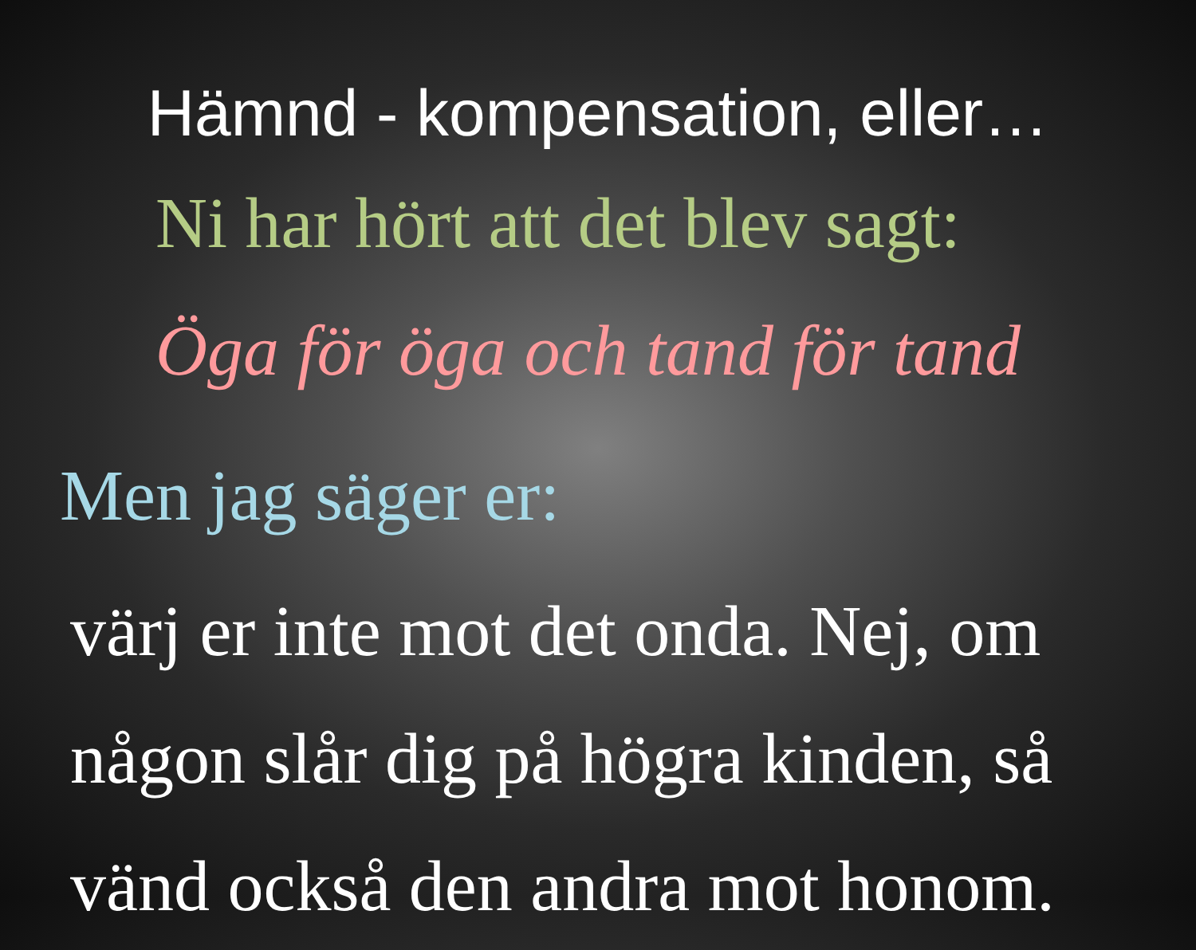Hämnd - kompensation, eller…
Ni har hört att det blev sagt:
Öga för öga och tand för tand
Men jag säger er:
värj er inte mot det onda. Nej, om någon slår dig på högra kinden, så vänd också den andra mot honom.